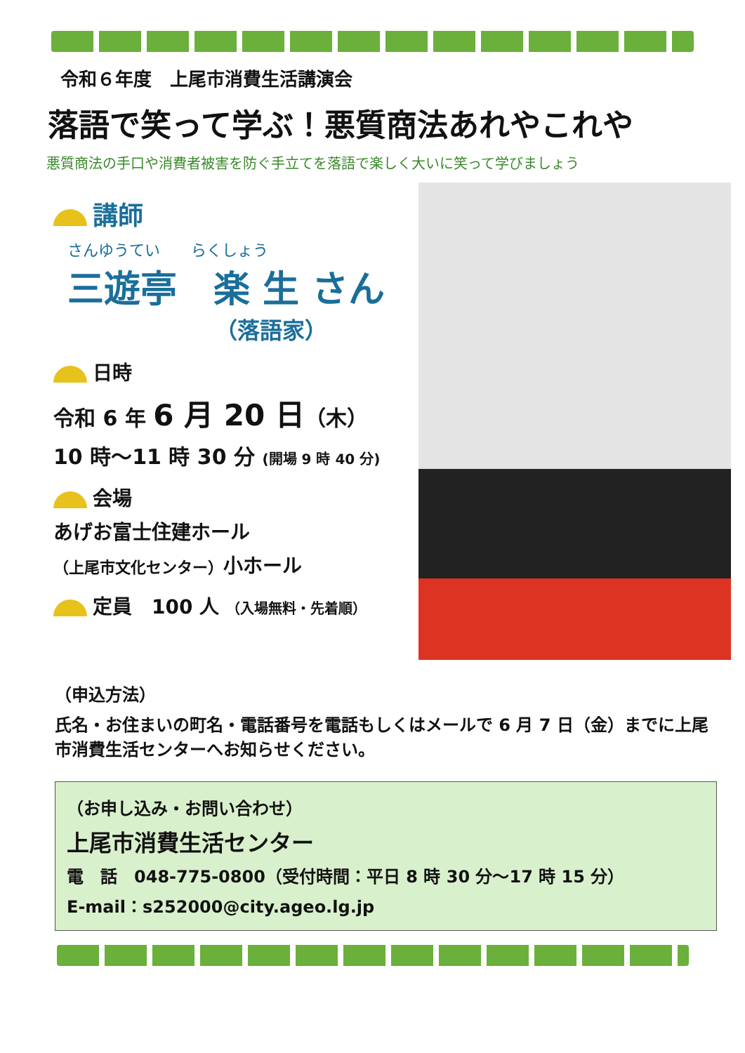令和６年度　上尾市消費生活講演会
落語で笑って学ぶ！悪質商法あれやこれや
悪質商法の手口や消費者被害を防ぐ手立てを落語で楽しく大いに笑って学びましょう
講師
さんゆうてい　　らくしょう
三遊亭　楽 生 さん
（落語家）
日時
令和 6 年 6 月 20 日（木）
10 時～11 時 30 分 (開場 9 時 40 分)
会場
あげお富士住建ホール
（上尾市文化センター）小ホール
定員　100 人 （入場無料・先着順）
（申込方法）
氏名・お住まいの町名・電話番号を電話もしくはメールで 6 月 7 日（金）までに上尾市消費生活センターへお知らせください。
（お申し込み・お問い合わせ）
上尾市消費生活センター
電　話　048-775-0800（受付時間：平日 8 時 30 分～17 時 15 分）
E-mail：s252000@city.ageo.lg.jp